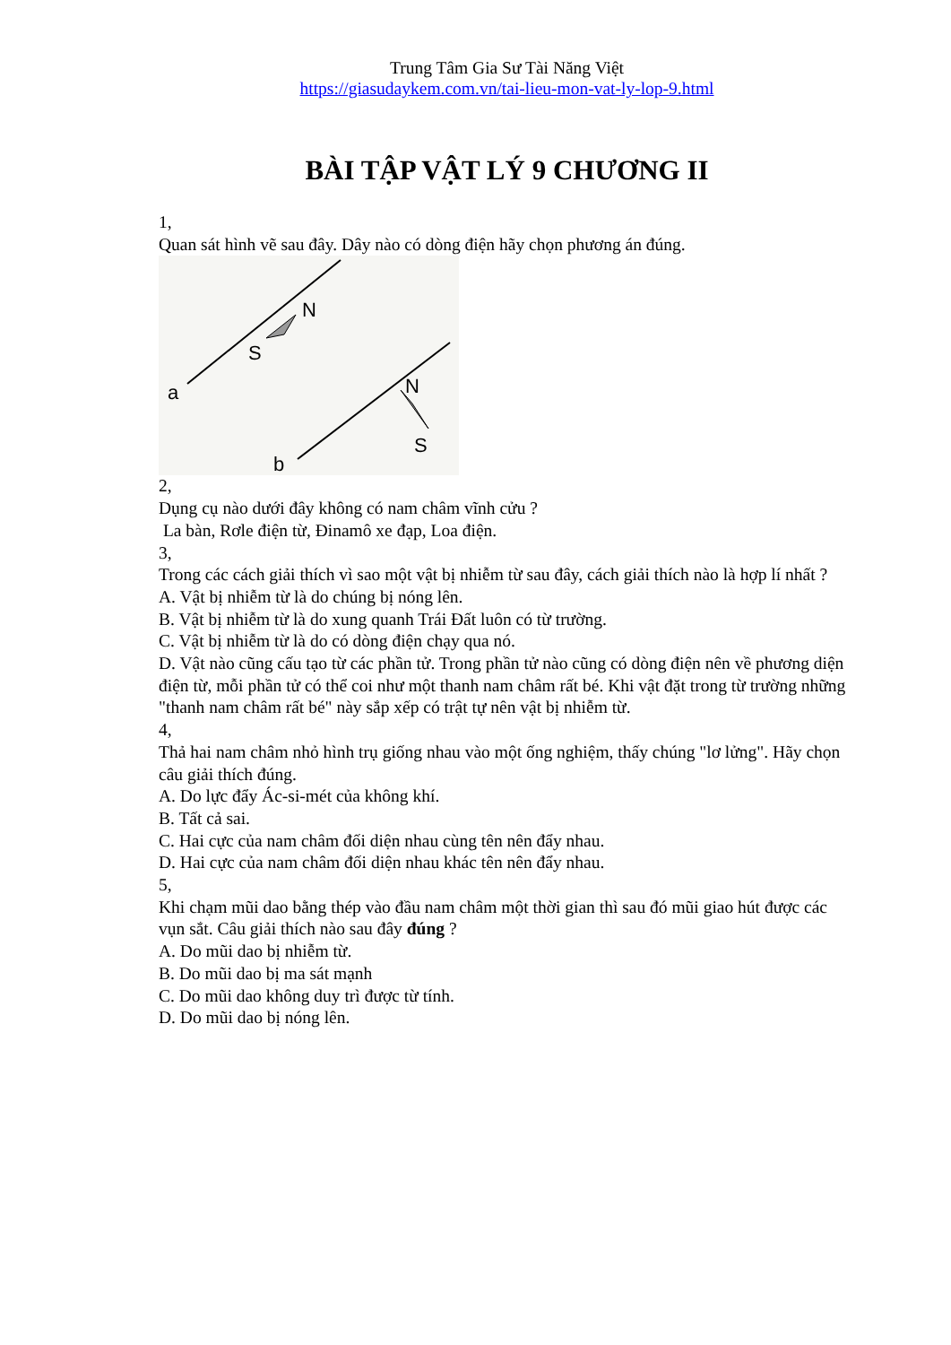Trung Tâm Gia Sư Tài Năng Việt
https://giasudaykem.com.vn/tai-lieu-mon-vat-ly-lop-9.html
BÀI TẬP VẬT LÝ 9 CHƯƠNG II
1,
Quan sát hình vẽ sau đây. Dây nào có dòng điện hãy chọn phương án đúng.
N
S
a
N
S
b
2,
Dụng cụ nào dưới đây không có nam châm vĩnh cửu ?
La bàn, Rơle điện từ, Đinamô xe đạp, Loa điện.
3,
Trong các cách giải thích vì sao một vật bị nhiễm từ sau đây, cách giải thích nào là hợp lí nhất ?
A. Vật bị nhiễm từ là do chúng bị nóng lên.
B. Vật bị nhiễm từ là do xung quanh Trái Đất luôn có từ trường.
C. Vật bị nhiễm từ là do có dòng điện chạy qua nó.
D. Vật nào cũng cấu tạo từ các phần tử. Trong phần tử nào cũng có dòng điện nên về phương diện điện từ, mỗi phần tử có thể coi như một thanh nam châm rất bé. Khi vật đặt trong từ trường những "thanh nam châm rất bé" này sắp xếp có trật tự nên vật bị nhiễm từ.
4,
Thả hai nam châm nhỏ hình trụ giống nhau vào một ống nghiệm, thấy chúng "lơ lửng". Hãy chọn câu giải thích đúng.
A. Do lực đẩy Ác-si-mét của không khí.
B. Tất cả sai.
C. Hai cực của nam châm đối diện nhau cùng tên nên đẩy nhau.
D. Hai cực của nam châm đối diện nhau khác tên nên đẩy nhau.
5,
Khi chạm mũi dao bằng thép vào đầu nam châm một thời gian thì sau đó mũi giao hút được các vụn sắt. Câu giải thích nào sau đây đúng ?
A. Do mũi dao bị nhiễm từ.
B. Do mũi dao bị ma sát mạnh
C. Do mũi dao không duy trì được từ tính.
D. Do mũi dao bị nóng lên.